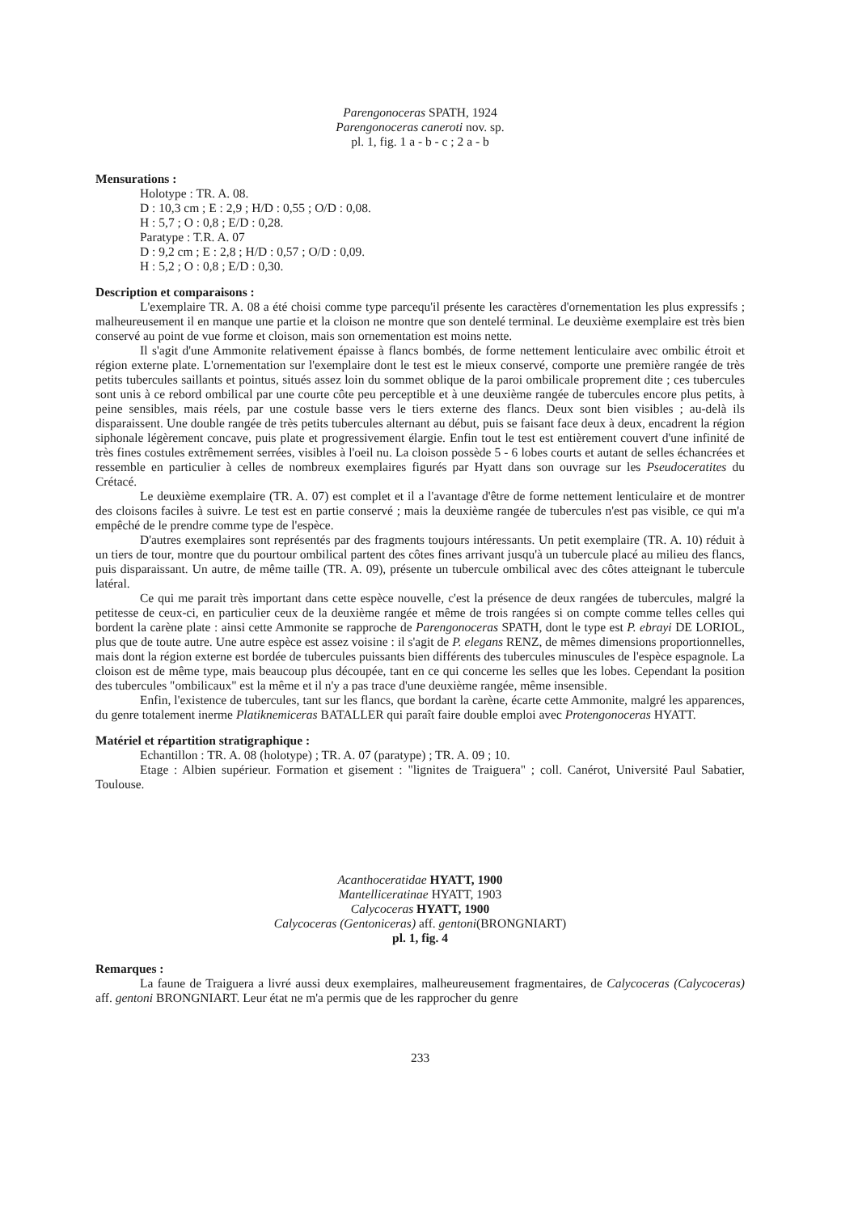Parengonoceras SPATH, 1924
Parengonoceras caneroti nov. sp.
pl. 1, fig. 1 a - b - c ; 2 a - b
Mensurations :
Holotype : TR. A. 08.
D : 10,3 cm ; E : 2,9 ; H/D : 0,55 ; O/D : 0,08.
H : 5,7 ; O : 0,8 ; E/D : 0,28.
Paratype : T.R. A. 07
D : 9,2 cm ; E : 2,8 ; H/D : 0,57 ; O/D : 0,09.
H : 5,2 ; O : 0,8 ; E/D : 0,30.
Description et comparaisons :
L'exemplaire TR. A. 08 a été choisi comme type parcequ'il présente les caractères d'ornementation les plus expressifs ; malheureusement il en manque une partie et la cloison ne montre que son dentelé terminal. Le deuxième exemplaire est très bien conservé au point de vue forme et cloison, mais son ornementation est moins nette.
Il s'agit d'une Ammonite relativement épaisse à flancs bombés, de forme nettement lenticulaire avec ombilic étroit et région externe plate. L'ornementation sur l'exemplaire dont le test est le mieux conservé, comporte une première rangée de très petits tubercules saillants et pointus, situés assez loin du sommet oblique de la paroi ombilicale proprement dite ; ces tubercules sont unis à ce rebord ombilical par une courte côte peu perceptible et à une deuxième rangée de tubercules encore plus petits, à peine sensibles, mais réels, par une costule basse vers le tiers externe des flancs. Deux sont bien visibles ; au-delà ils disparaissent. Une double rangée de très petits tubercules alternant au début, puis se faisant face deux à deux, encadrent la région siphonale légèrement concave, puis plate et progressivement élargie. Enfin tout le test est entièrement couvert d'une infinité de très fines costules extrêmement serrées, visibles à l'oeil nu. La cloison possède 5 - 6 lobes courts et autant de selles échancrées et ressemble en particulier à celles de nombreux exemplaires figurés par Hyatt dans son ouvrage sur les Pseudoceratites du Crétacé.
Le deuxième exemplaire (TR. A. 07) est complet et il a l'avantage d'être de forme nettement lenticulaire et de montrer des cloisons faciles à suivre. Le test est en partie conservé ; mais la deuxième rangée de tubercules n'est pas visible, ce qui m'a empêché de le prendre comme type de l'espèce.
D'autres exemplaires sont représentés par des fragments toujours intéressants. Un petit exemplaire (TR. A. 10) réduit à un tiers de tour, montre que du pourtour ombilical partent des côtes fines arrivant jusqu'à un tubercule placé au milieu des flancs, puis disparaissant. Un autre, de même taille (TR. A. 09), présente un tubercule ombilical avec des côtes atteignant le tubercule latéral.
Ce qui me parait très important dans cette espèce nouvelle, c'est la présence de deux rangées de tubercules, malgré la petitesse de ceux-ci, en particulier ceux de la deuxième rangée et même de trois rangées si on compte comme telles celles qui bordent la carène plate : ainsi cette Ammonite se rapproche de Parengonoceras SPATH, dont le type est P. ebrayi DE LORIOL, plus que de toute autre. Une autre espèce est assez voisine : il s'agit de P. elegans RENZ, de mêmes dimensions proportionnelles, mais dont la région externe est bordée de tubercules puissants bien différents des tubercules minuscules de l'espèce espagnole. La cloison est de même type, mais beaucoup plus découpée, tant en ce qui concerne les selles que les lobes. Cependant la position des tubercules "ombilicaux" est la même et il n'y a pas trace d'une deuxième rangée, même insensible.
Enfin, l'existence de tubercules, tant sur les flancs, que bordant la carène, écarte cette Ammonite, malgré les apparences, du genre totalement inerme Platiknemiceras BATALLER qui paraît faire double emploi avec Protengonoceras HYATT.
Matériel et répartition stratigraphique :
Echantillon : TR. A. 08 (holotype) ; TR. A. 07 (paratype) ; TR. A. 09 ; 10.
Etage : Albien supérieur. Formation et gisement : "lignites de Traiguera" ; coll. Canérot, Université Paul Sabatier, Toulouse.
Acanthoceratidae HYATT, 1900
Mantelliceratinae HYATT, 1903
Calycoceras HYATT, 1900
Calycoceras (Gentoniceras) aff. gentoni(BRONGNIART)
pl. 1, fig. 4
Remarques :
La faune de Traiguera a livré aussi deux exemplaires, malheureusement fragmentaires, de Calycoceras (Calycoceras) aff. gentoni BRONGNIART. Leur état ne m'a permis que de les rapprocher du genre
233